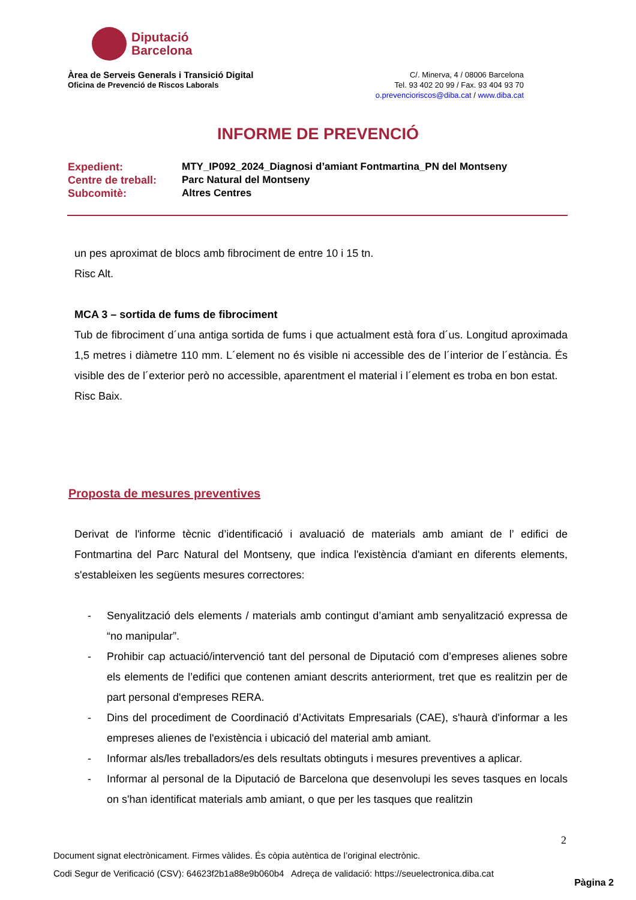Diputació
Barcelona
Àrea de Serveis Generals i Transició Digital
Oficina de Prevenció de Riscos Laborals
C/. Minerva, 4 / 08006 Barcelona
Tel. 93 402 20 99 / Fax. 93 404 93 70
o.prevencioriscos@diba.cat / www.diba.cat
INFORME DE PREVENCIÓ
| Expedient: | MTY_IP092_2024_Diagnosi d’amiant Fontmartina_PN del Montseny |
| Centre de treball: | Parc Natural del Montseny |
| Subcomitè: | Altres Centres |
un pes aproximat de blocs amb fibrociment de entre 10 i 15 tn.
Risc Alt.
MCA 3 – sortida de fums de fibrociment
Tub de fibrociment d´una antiga sortida de fums i que actualment està fora d´us. Longitud aproximada 1,5 metres i diàmetre 110 mm. L´element no és visible ni accessible des de l´interior de l´estància. És visible des de l´exterior però no accessible, aparentment el material i l´element es troba en bon estat.
Risc Baix.
Proposta de mesures preventives
Derivat de l'informe tècnic d’identificació i avaluació de materials amb amiant de l’ edifici de Fontmartina del Parc Natural del Montseny, que indica l'existència d'amiant en diferents elements, s'estableixen les següents mesures correctores:
- Senyalització dels elements / materials amb contingut d’amiant amb senyalització expressa de “no manipular”.
- Prohibir cap actuació/intervenció tant del personal de Diputació com d’empreses alienes sobre els elements de l’edifici que contenen amiant descrits anteriorment, tret que es realitzin per de part personal d'empreses RERA.
- Dins del procediment de Coordinació d’Activitats Empresarials (CAE), s'haurà d'informar a les empreses alienes de l'existència i ubicació del material amb amiant.
- Informar als/les treballadors/es dels resultats obtinguts i mesures preventives a aplicar.
- Informar al personal de la Diputació de Barcelona que desenvolupi les seves tasques en locals on s'han identificat materials amb amiant, o que per les tasques que realitzin
2
Document signat electrònicament. Firmes vàlides. És còpia autèntica de l’original electrònic.
Codi Segur de Verificació (CSV): 64623f2b1a88e9b060b4 Adreça de validació: https://seuelectronica.diba.cat
Pàgina 2